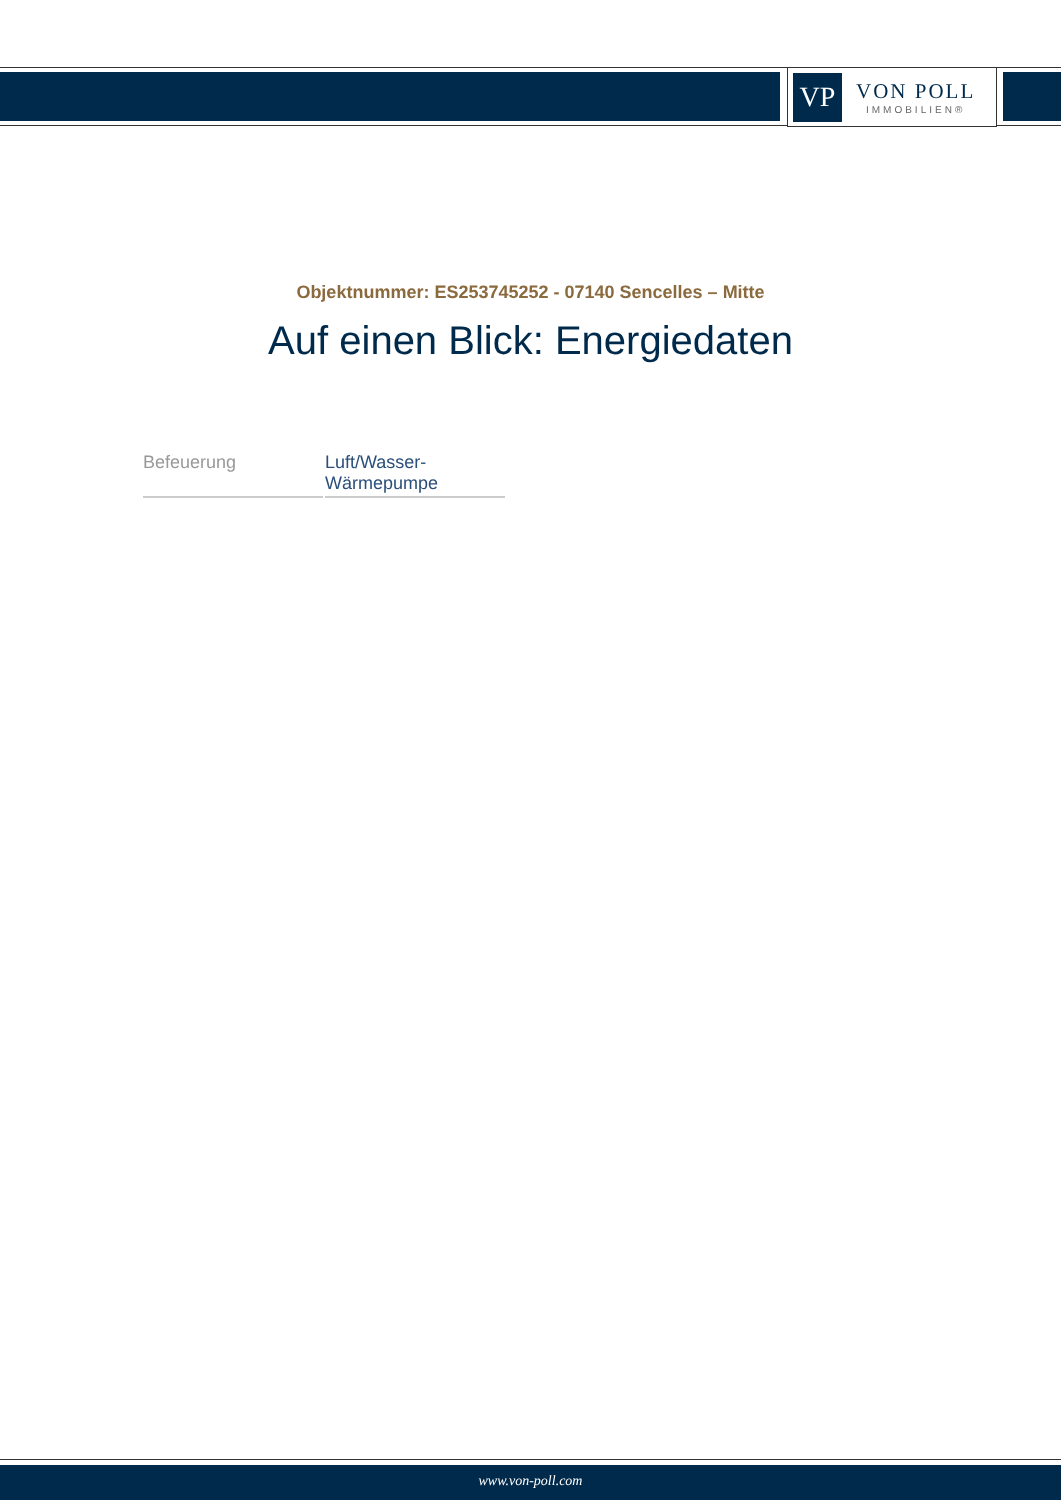VP
VON POLL
IMMOBILIEN®
Objektnummer: ES253745252 - 07140 Sencelles – Mitte
Auf einen Blick: Energiedaten
| Befeuerung | Luft/Wasser- Wärmepumpe |
www.von-poll.com